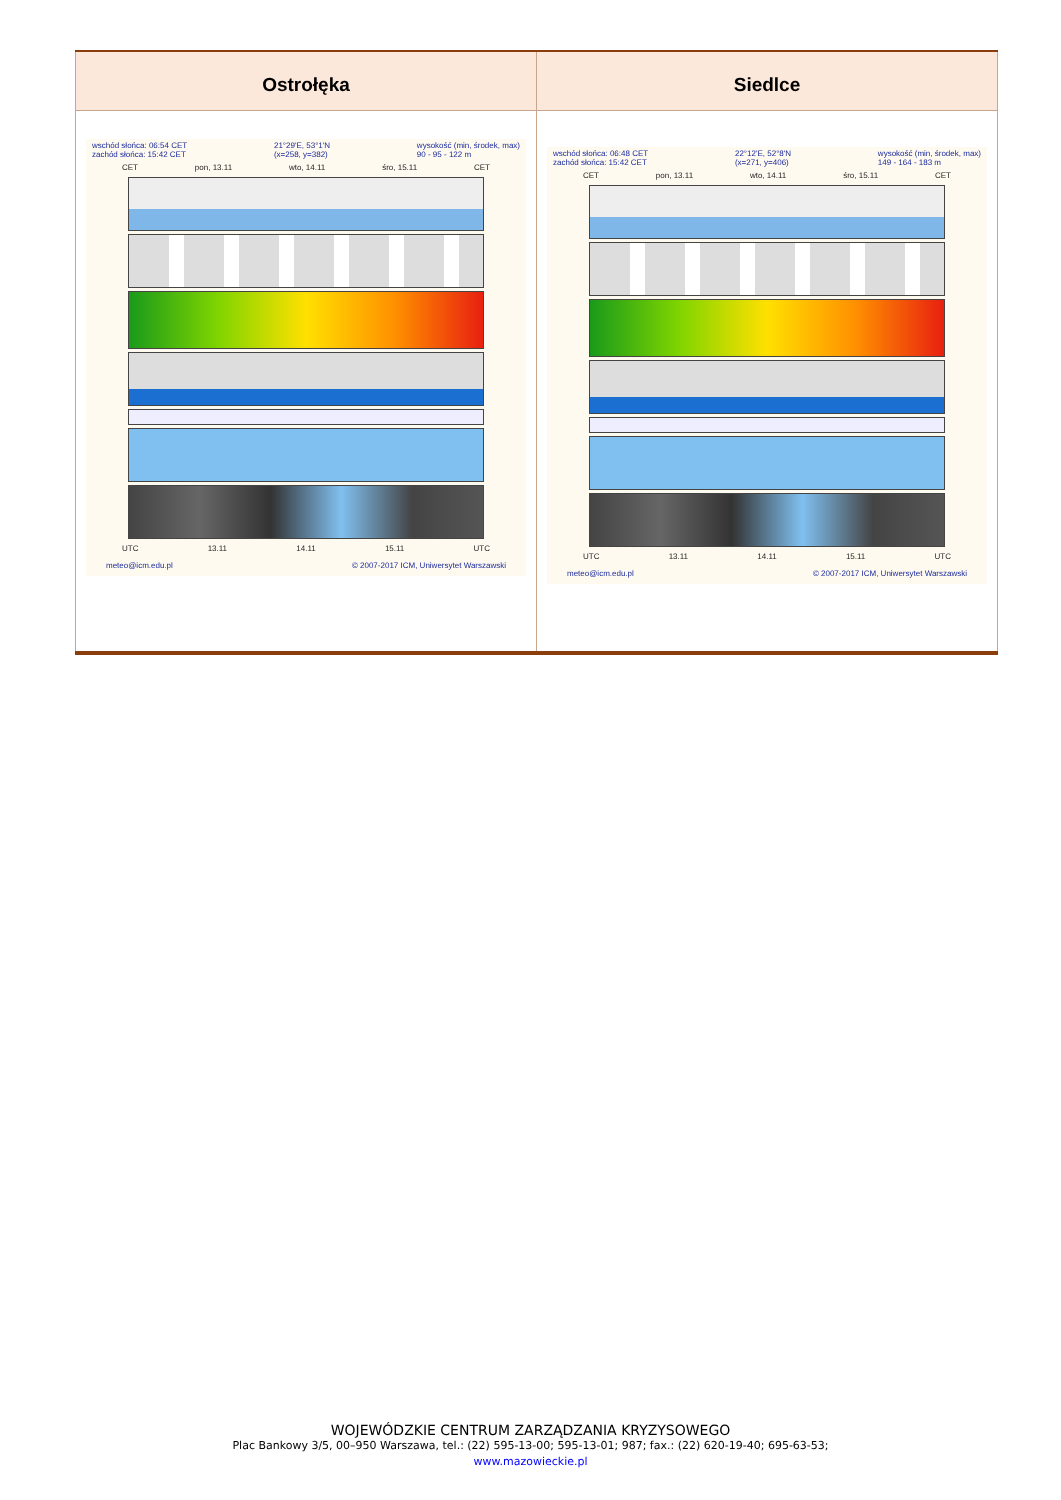| Ostrołęka | Siedlce |
| --- | --- |
| wschód słońca: 06:54 CET zachód słońca: 15:42 CET 21°29'E, 53°1'N (x=258, y=382) wysokość (min, środek, max) 90 - 95 - 122 m CET pon, 13.11 wto, 14.11 śro, 15.11 CET UTC 13.11 14.11 15.11 UTC meteo@icm.edu.pl © 2007-2017 ICM, Uniwersytet Warszawski | wschód słońca: 06:48 CET zachód słońca: 15:42 CET 22°12'E, 52°8'N (x=271, y=406) wysokość (min, środek, max) 149 - 164 - 183 m CET pon, 13.11 wto, 14.11 śro, 15.11 CET UTC 13.11 14.11 15.11 UTC meteo@icm.edu.pl © 2007-2017 ICM, Uniwersytet Warszawski |
WOJEWÓDZKIE CENTRUM ZARZĄDZANIA KRYZYSOWEGO
Plac Bankowy 3/5, 00–950 Warszawa, tel.: (22) 595-13-00; 595-13-01; 987; fax.: (22) 620-19-40; 695-63-53;
www.mazowieckie.pl